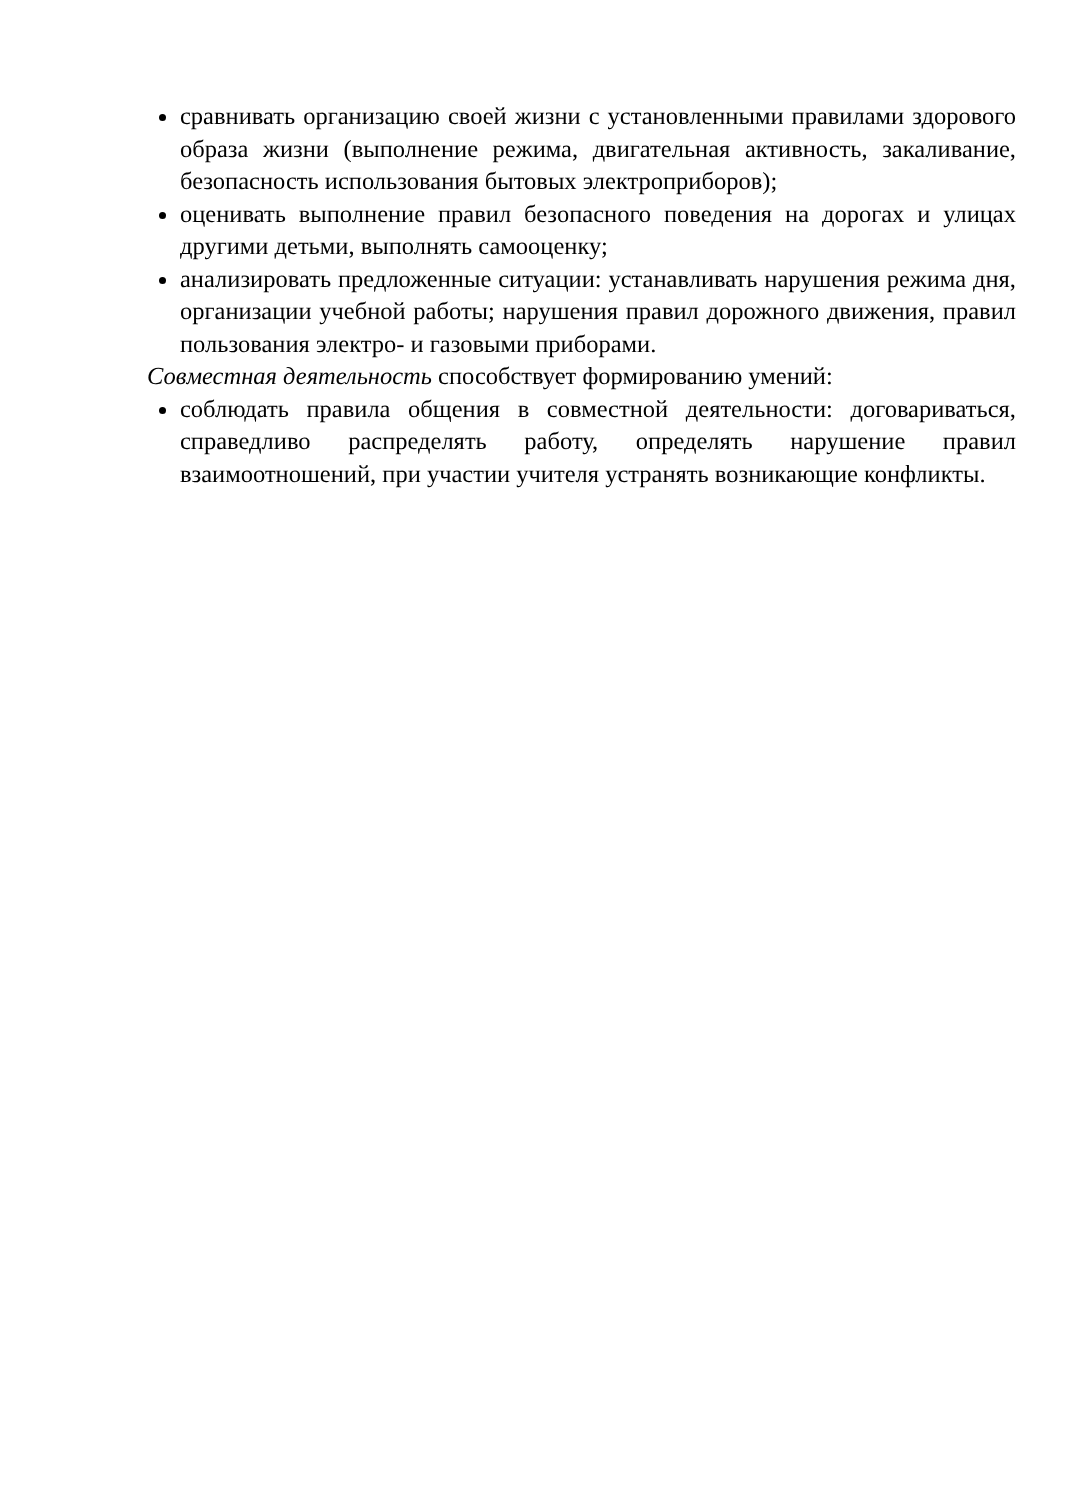сравнивать организацию своей жизни с установленными правилами здорового образа жизни (выполнение режима, двигательная активность, закаливание, безопасность использования бытовых электроприборов);
оценивать выполнение правил безопасного поведения на дорогах и улицах другими детьми, выполнять самооценку;
анализировать предложенные ситуации: устанавливать нарушения режима дня, организации учебной работы; нарушения правил дорожного движения, правил пользования электро- и газовыми приборами.
Совместная деятельность способствует формированию умений:
соблюдать правила общения в совместной деятельности: договариваться, справедливо распределять работу, определять нарушение правил взаимоотношений, при участии учителя устранять возникающие конфликты.